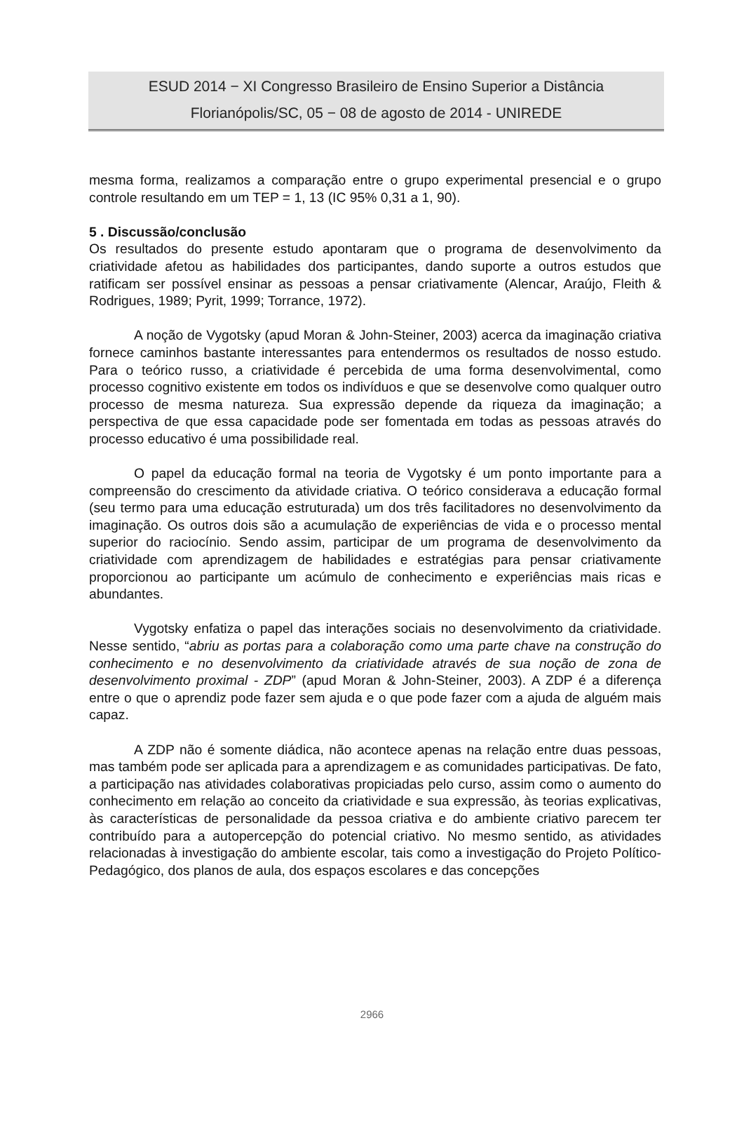ESUD 2014 − XI Congresso Brasileiro de Ensino Superior a Distância
Florianópolis/SC, 05 − 08 de agosto de 2014 - UNIREDE
mesma forma, realizamos a comparação entre o grupo experimental presencial e o grupo controle resultando em um TEP = 1, 13 (IC 95% 0,31 a 1, 90).
5 . Discussão/conclusão
Os resultados do presente estudo apontaram que o programa de desenvolvimento da criatividade afetou as habilidades dos participantes, dando suporte a outros estudos que ratificam ser possível ensinar as pessoas a pensar criativamente (Alencar, Araújo, Fleith & Rodrigues, 1989; Pyrit, 1999; Torrance, 1972).
A noção de Vygotsky (apud Moran & John-Steiner, 2003) acerca da imaginação criativa fornece caminhos bastante interessantes para entendermos os resultados de nosso estudo. Para o teórico russo, a criatividade é percebida de uma forma desenvolvimental, como processo cognitivo existente em todos os indivíduos e que se desenvolve como qualquer outro processo de mesma natureza. Sua expressão depende da riqueza da imaginação; a perspectiva de que essa capacidade pode ser fomentada em todas as pessoas através do processo educativo é uma possibilidade real.
O papel da educação formal na teoria de Vygotsky é um ponto importante para a compreensão do crescimento da atividade criativa. O teórico considerava a educação formal (seu termo para uma educação estruturada) um dos três facilitadores no desenvolvimento da imaginação. Os outros dois são a acumulação de experiências de vida e o processo mental superior do raciocínio. Sendo assim, participar de um programa de desenvolvimento da criatividade com aprendizagem de habilidades e estratégias para pensar criativamente proporcionou ao participante um acúmulo de conhecimento e experiências mais ricas e abundantes.
Vygotsky enfatiza o papel das interações sociais no desenvolvimento da criatividade. Nesse sentido, “abriu as portas para a colaboração como uma parte chave na construção do conhecimento e no desenvolvimento da criatividade através de sua noção de zona de desenvolvimento proximal - ZDP” (apud Moran & John-Steiner, 2003). A ZDP é a diferença entre o que o aprendiz pode fazer sem ajuda e o que pode fazer com a ajuda de alguém mais capaz.
A ZDP não é somente diádica, não acontece apenas na relação entre duas pessoas, mas também pode ser aplicada para a aprendizagem e as comunidades participativas. De fato, a participação nas atividades colaborativas propiciadas pelo curso, assim como o aumento do conhecimento em relação ao conceito da criatividade e sua expressão, às teorias explicativas, às características de personalidade da pessoa criativa e do ambiente criativo parecem ter contribuído para a autopercepção do potencial criativo. No mesmo sentido, as atividades relacionadas à investigação do ambiente escolar, tais como a investigação do Projeto Político-Pedagógico, dos planos de aula, dos espaços escolares e das concepções
2966